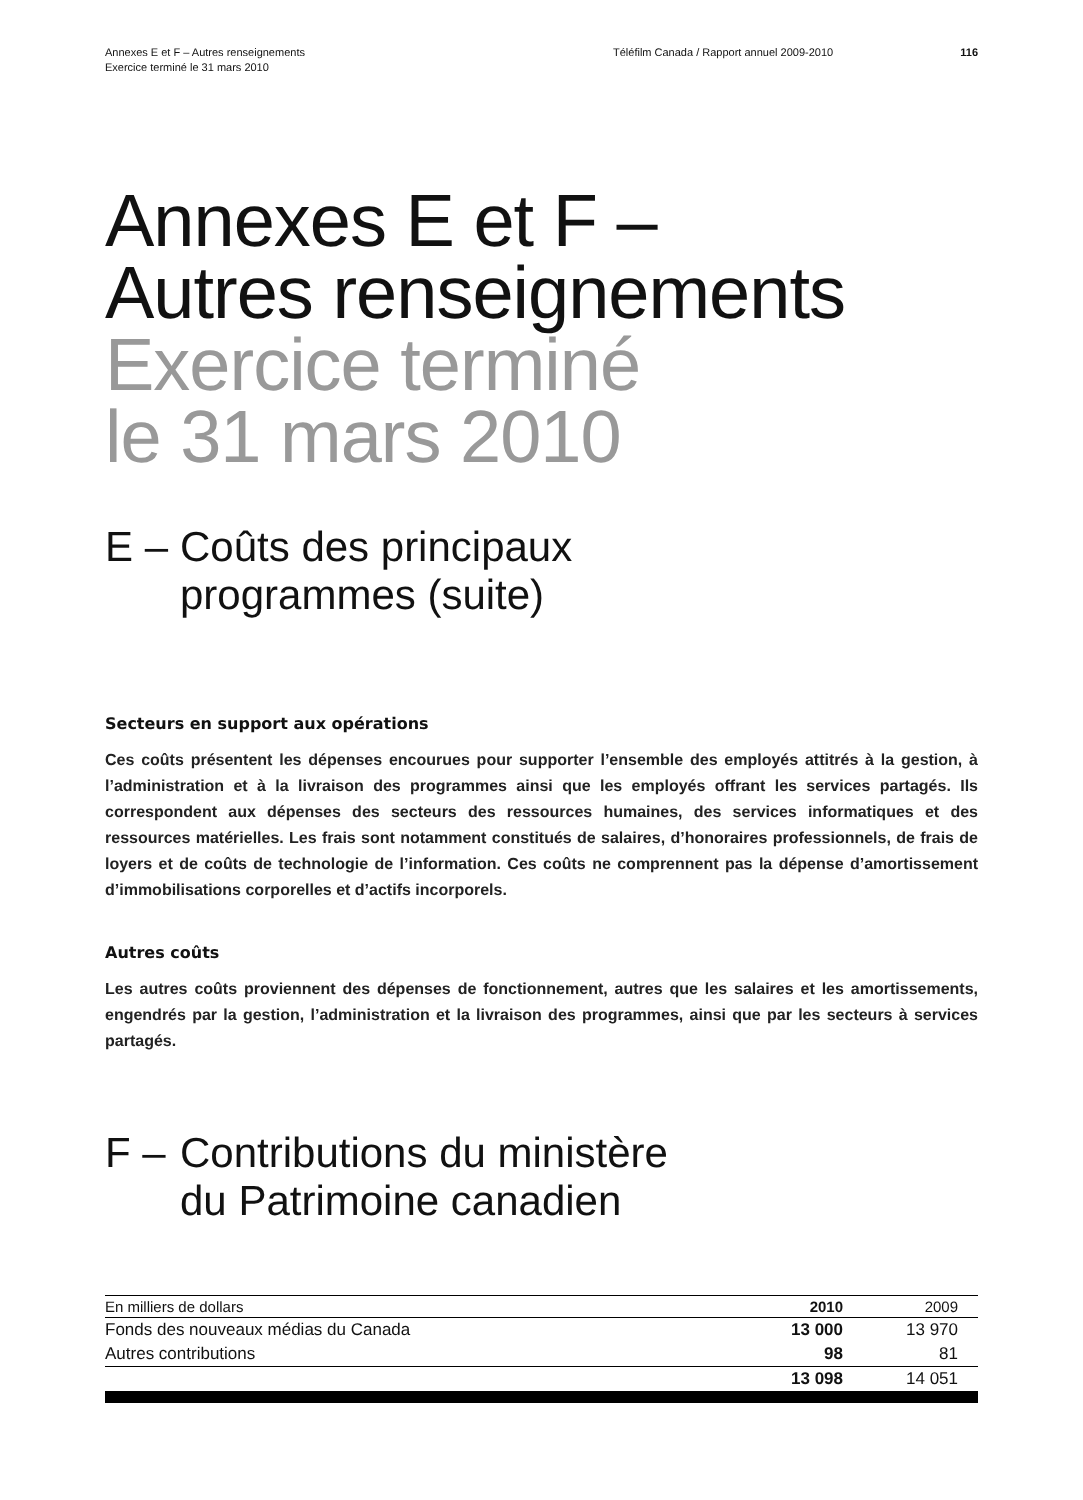Annexes E et F – Autres renseignements
Exercice terminé le 31 mars 2010
Téléfilm Canada / Rapport annuel 2009-2010 116
Annexes E et F –
Autres renseignements
Exercice terminé
le 31 mars 2010
E – Coûts des principaux
programmes (suite)
Secteurs en support aux opérations
Ces coûts présentent les dépenses encourues pour supporter l’ensemble des employés attitrés à la gestion, à l’administration et à la livraison des programmes ainsi que les employés offrant les services partagés. Ils correspondent aux dépenses des secteurs des ressources humaines, des services informatiques et des ressources matérielles. Les frais sont notamment constitués de salaires, d’honoraires professionnels, de frais de loyers et de coûts de technologie de l’information. Ces coûts ne comprennent pas la dépense d’amortissement d’immobilisations corporelles et d’actifs incorporels.
Autres coûts
Les autres coûts proviennent des dépenses de fonctionnement, autres que les salaires et les amortissements, engendrés par la gestion, l’administration et la livraison des programmes, ainsi que par les secteurs à services partagés.
F – Contributions du ministère
du Patrimoine canadien
| En milliers de dollars | 2010 | 2009 |
| --- | --- | --- |
| Fonds des nouveaux médias du Canada | 13 000 | 13 970 |
| Autres contributions | 98 | 81 |
| | 13 098 | 14 051 |